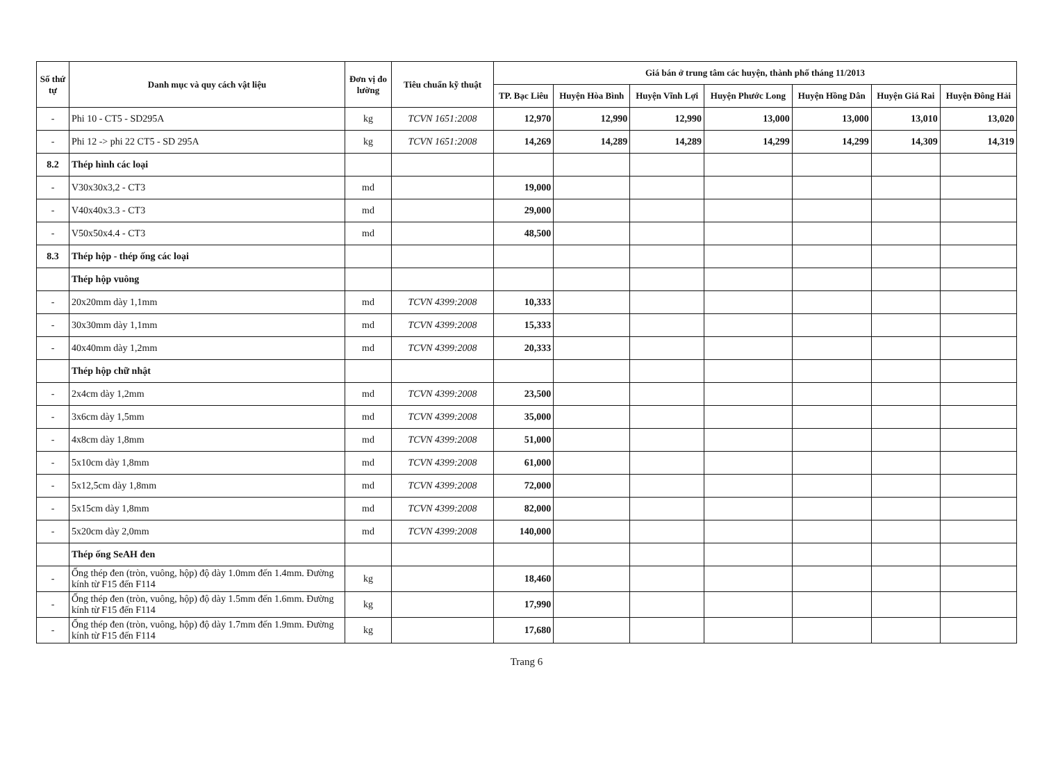| Số thứ tự | Danh mục và quy cách vật liệu | Đơn vị đo lường | Tiêu chuẩn kỹ thuật | Giá bán ở trung tâm các huyện, thành phố tháng 11/2013 | | | | | | |
| --- | --- | --- | --- | --- | --- | --- | --- | --- | --- | --- |
| | | | | TP. Bạc Liêu | Huyện Hòa Bình | Huyện Vĩnh Lợi | Huyện Phước Long | Huyện Hồng Dân | Huyện Giá Rai | Huyện Đông Hải |
| - | Phi 10 - CT5 - SD295A | kg | TCVN 1651:2008 | 12,970 | 12,990 | 12,990 | 13,000 | 13,000 | 13,010 | 13,020 |
| - | Phi 12 -> phi 22 CT5 - SD 295A | kg | TCVN 1651:2008 | 14,269 | 14,289 | 14,289 | 14,299 | 14,299 | 14,309 | 14,319 |
| 8.2 | Thép hình các loại | | | | | | | | | |
| - | V30x30x3,2 - CT3 | md | | 19,000 | | | | | | |
| - | V40x40x3.3 - CT3 | md | | 29,000 | | | | | | |
| - | V50x50x4.4 - CT3 | md | | 48,500 | | | | | | |
| 8.3 | Thép hộp - thép ống các loại | | | | | | | | | |
| | Thép hộp vuông | | | | | | | | | |
| - | 20x20mm dày 1,1mm | md | TCVN 4399:2008 | 10,333 | | | | | | |
| - | 30x30mm dày 1,1mm | md | TCVN 4399:2008 | 15,333 | | | | | | |
| - | 40x40mm dày 1,2mm | md | TCVN 4399:2008 | 20,333 | | | | | | |
| | Thép hộp chữ nhật | | | | | | | | | |
| - | 2x4cm dày 1,2mm | md | TCVN 4399:2008 | 23,500 | | | | | | |
| - | 3x6cm dày 1,5mm | md | TCVN 4399:2008 | 35,000 | | | | | | |
| - | 4x8cm dày 1,8mm | md | TCVN 4399:2008 | 51,000 | | | | | | |
| - | 5x10cm dày 1,8mm | md | TCVN 4399:2008 | 61,000 | | | | | | |
| - | 5x12,5cm dày 1,8mm | md | TCVN 4399:2008 | 72,000 | | | | | | |
| - | 5x15cm dày 1,8mm | md | TCVN 4399:2008 | 82,000 | | | | | | |
| - | 5x20cm dày 2,0mm | md | TCVN 4399:2008 | 140,000 | | | | | | |
| | Thép ống SeAH đen | | | | | | | | | |
| - | Ống thép đen (tròn, vuông, hộp) độ dày 1.0mm đến 1.4mm. Đường kính từ F15 đến F114 | kg | | 18,460 | | | | | | |
| - | Ống thép đen (tròn, vuông, hộp) độ dày 1.5mm đến 1.6mm. Đường kính từ F15 đến F114 | kg | | 17,990 | | | | | | |
| - | Ống thép đen (tròn, vuông, hộp) độ dày 1.7mm đến 1.9mm. Đường kính từ F15 đến F114 | kg | | 17,680 | | | | | | |
Trang 6